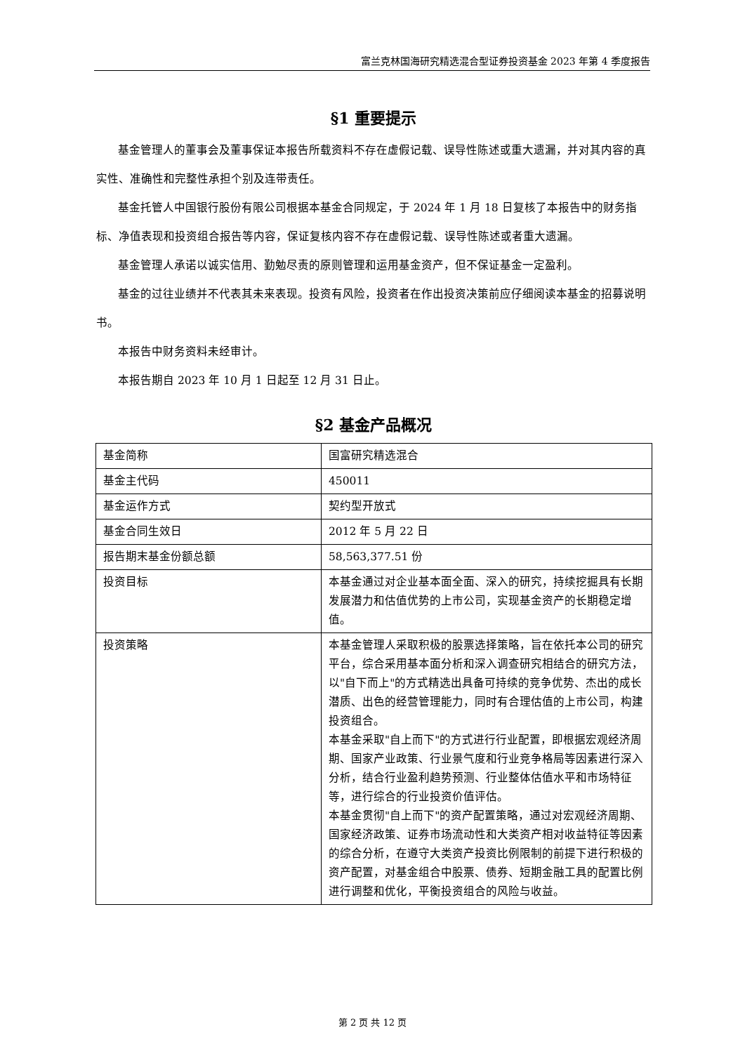富兰克林国海研究精选混合型证券投资基金 2023 年第 4 季度报告
§1 重要提示
基金管理人的董事会及董事保证本报告所载资料不存在虚假记载、误导性陈述或重大遗漏，并对其内容的真实性、准确性和完整性承担个别及连带责任。
基金托管人中国银行股份有限公司根据本基金合同规定，于 2024 年 1 月 18 日复核了本报告中的财务指标、净值表现和投资组合报告等内容，保证复核内容不存在虚假记载、误导性陈述或者重大遗漏。
基金管理人承诺以诚实信用、勤勉尽责的原则管理和运用基金资产，但不保证基金一定盈利。
基金的过往业绩并不代表其未来表现。投资有风险，投资者在作出投资决策前应仔细阅读本基金的招募说明书。
本报告中财务资料未经审计。
本报告期自 2023 年 10 月 1 日起至 12 月 31 日止。
§2 基金产品概况
| 基金简称 | 国富研究精选混合 |
| 基金主代码 | 450011 |
| 基金运作方式 | 契约型开放式 |
| 基金合同生效日 | 2012 年 5 月 22 日 |
| 报告期末基金份额总额 | 58,563,377.51 份 |
| 投资目标 | 本基金通过对企业基本面全面、深入的研究，持续挖掘具有长期发展潜力和估值优势的上市公司，实现基金资产的长期稳定增值。 |
| 投资策略 | 本基金管理人采取积极的股票选择策略，旨在依托本公司的研究平台，综合采用基本面分析和深入调查研究相结合的研究方法，以"自下而上"的方式精选出具备可持续的竞争优势、杰出的成长潜质、出色的经营管理能力，同时有合理估值的上市公司，构建投资组合。 本基金采取"自上而下"的方式进行行业配置，即根据宏观经济周期、国家产业政策、行业景气度和行业竞争格局等因素进行深入分析，结合行业盈利趋势预测、行业整体估值水平和市场特征等，进行综合的行业投资价值评估。 本基金贯彻"自上而下"的资产配置策略，通过对宏观经济周期、国家经济政策、证券市场流动性和大类资产相对收益特征等因素的综合分析，在遵守大类资产投资比例限制的前提下进行积极的资产配置，对基金组合中股票、债券、短期金融工具的配置比例进行调整和优化，平衡投资组合的风险与收益。 |
第 2 页 共 12 页